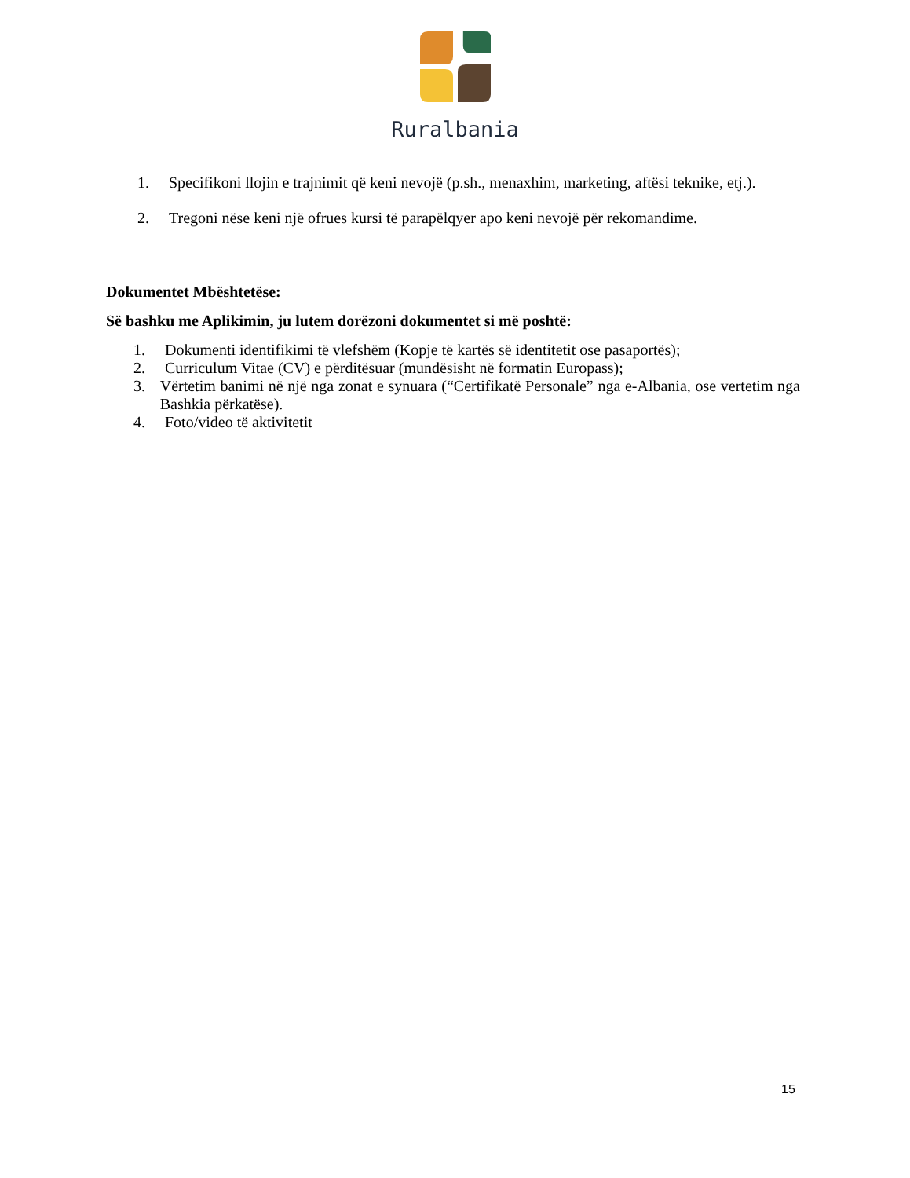Ruralbania
1. Specifikoni llojin e trajnimit që keni nevojë (p.sh., menaxhim, marketing, aftësi teknike, etj.).
2. Tregoni nëse keni një ofrues kursi të parapëlqyer apo keni nevojë për rekomandime.
Dokumentet Mbështetëse:
Së bashku me Aplikimin, ju lutem dorëzoni dokumentet si më poshtë:
1. Dokumenti identifikimi të vlefshëm (Kopje të kartës së identitetit ose pasaportës);
2. Curriculum Vitae (CV) e përditësuar (mundësisht në formatin Europass);
3. Vërtetim banimi në një nga zonat e synuara (“Certifikatë Personale” nga e-Albania, ose vertetim nga Bashkia përkatëse).
4. Foto/video të aktivitetit
15